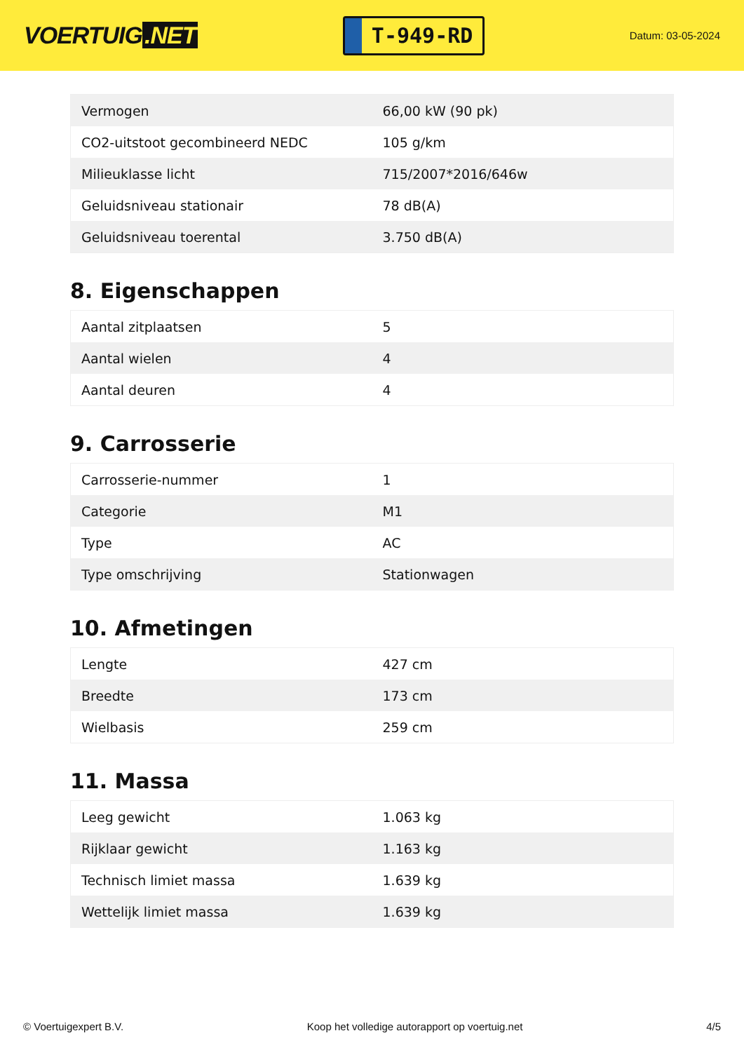VOERTUIG.NET
T-949-RD
Datum: 03-05-2024
| Vermogen | 66,00 kW (90 pk) |
| CO2-uitstoot gecombineerd NEDC | 105 g/km |
| Milieuklasse licht | 715/2007*2016/646w |
| Geluidsniveau stationair | 78 dB(A) |
| Geluidsniveau toerental | 3.750 dB(A) |
8. Eigenschappen
| Aantal zitplaatsen | 5 |
| Aantal wielen | 4 |
| Aantal deuren | 4 |
9. Carrosserie
| Carrosserie-nummer | 1 |
| Categorie | M1 |
| Type | AC |
| Type omschrijving | Stationwagen |
10. Afmetingen
| Lengte | 427 cm |
| Breedte | 173 cm |
| Wielbasis | 259 cm |
11. Massa
| Leeg gewicht | 1.063 kg |
| Rijklaar gewicht | 1.163 kg |
| Technisch limiet massa | 1.639 kg |
| Wettelijk limiet massa | 1.639 kg |
© Voertuigexpert B.V. Koop het volledige autorapport op voertuig.net 4/5